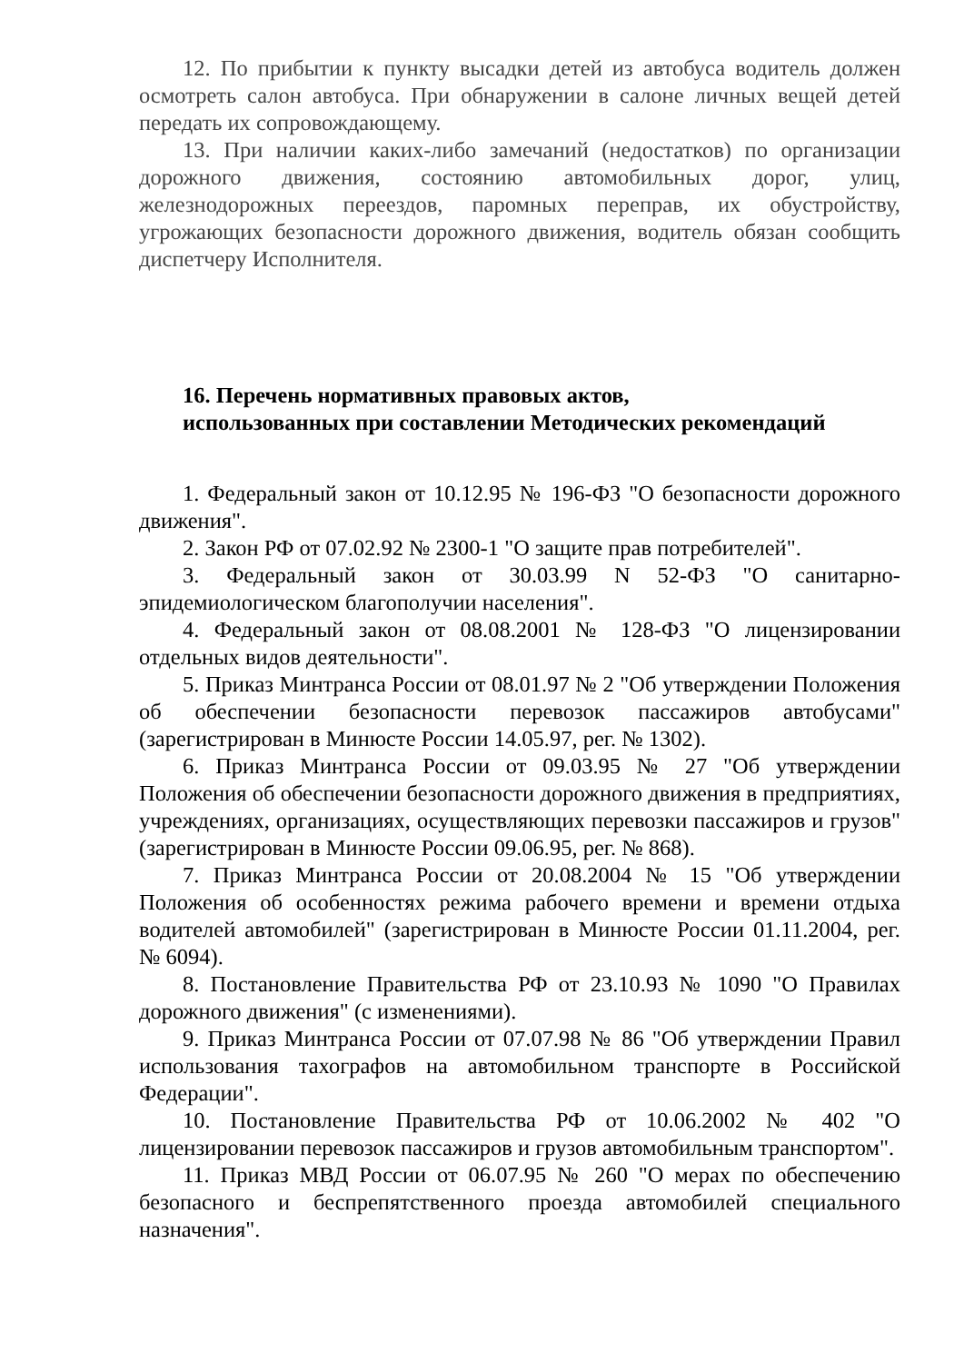12. По прибытии к пункту высадки детей из автобуса водитель должен осмотреть салон автобуса. При обнаружении в салоне личных вещей детей передать их сопровождающему.
13. При наличии каких-либо замечаний (недостатков) по организации дорожного движения, состоянию автомобильных дорог, улиц, железнодорожных переездов, паромных переправ, их обустройству, угрожающих безопасности дорожного движения, водитель обязан сообщить диспетчеру Исполнителя.
16. Перечень нормативных правовых актов,
использованных при составлении Методических рекомендаций
1. Федеральный закон от 10.12.95 № 196-ФЗ "О безопасности дорожного движения".
2. Закон РФ от 07.02.92 № 2300-1 "О защите прав потребителей".
3. Федеральный закон от 30.03.99 N 52-ФЗ "О санитарно-эпидемиологическом благополучии населения".
4. Федеральный закон от 08.08.2001 № 128-ФЗ "О лицензировании отдельных видов деятельности".
5. Приказ Минтранса России от 08.01.97 № 2 "Об утверждении Положения об обеспечении безопасности перевозок пассажиров автобусами" (зарегистрирован в Минюсте России 14.05.97, рег. № 1302).
6. Приказ Минтранса России от 09.03.95 № 27 "Об утверждении Положения об обеспечении безопасности дорожного движения в предприятиях, учреждениях, организациях, осуществляющих перевозки пассажиров и грузов" (зарегистрирован в Минюсте России 09.06.95, рег. № 868).
7. Приказ Минтранса России от 20.08.2004 № 15 "Об утверждении Положения об особенностях режима рабочего времени и времени отдыха водителей автомобилей" (зарегистрирован в Минюсте России 01.11.2004, рег. № 6094).
8. Постановление Правительства РФ от 23.10.93 № 1090 "О Правилах дорожного движения" (с изменениями).
9. Приказ Минтранса России от 07.07.98 № 86 "Об утверждении Правил использования тахографов на автомобильном транспорте в Российской Федерации".
10. Постановление Правительства РФ от 10.06.2002 № 402 "О лицензировании перевозок пассажиров и грузов автомобильным транспортом".
11. Приказ МВД России от 06.07.95 № 260 "О мерах по обеспечению безопасного и беспрепятственного проезда автомобилей специального назначения".